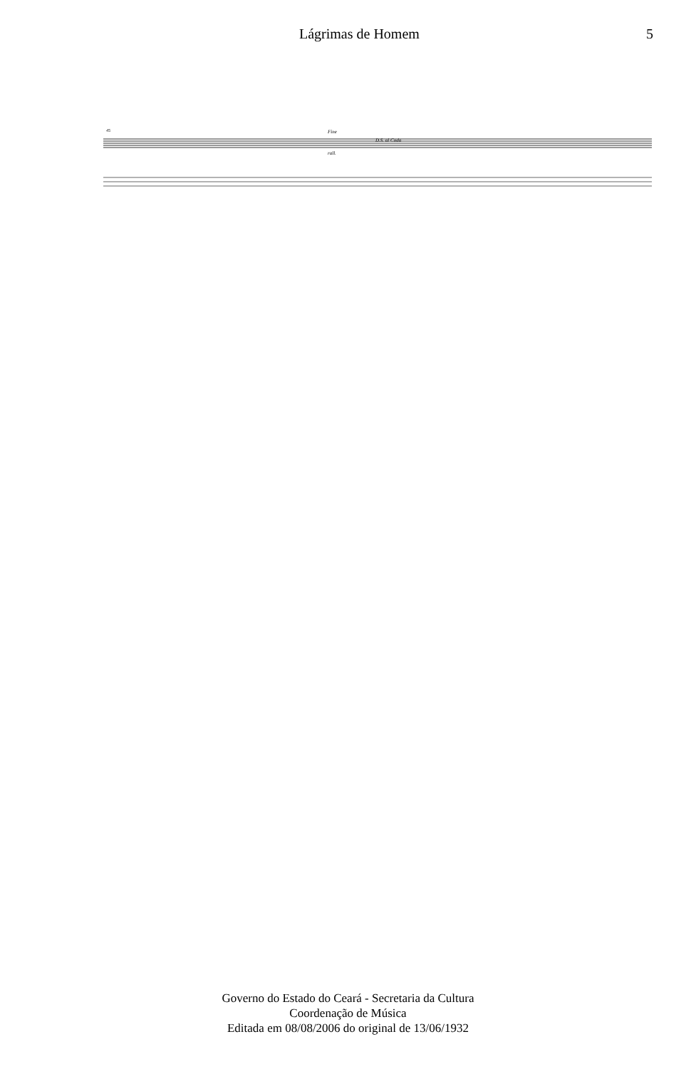Lágrimas de Homem 5
45
D.S. al Coda
Fine
rall.
Governo do Estado do Ceará - Secretaria da Cultura
Coordenação de Música
Editada em 08/08/2006 do original de 13/06/1932